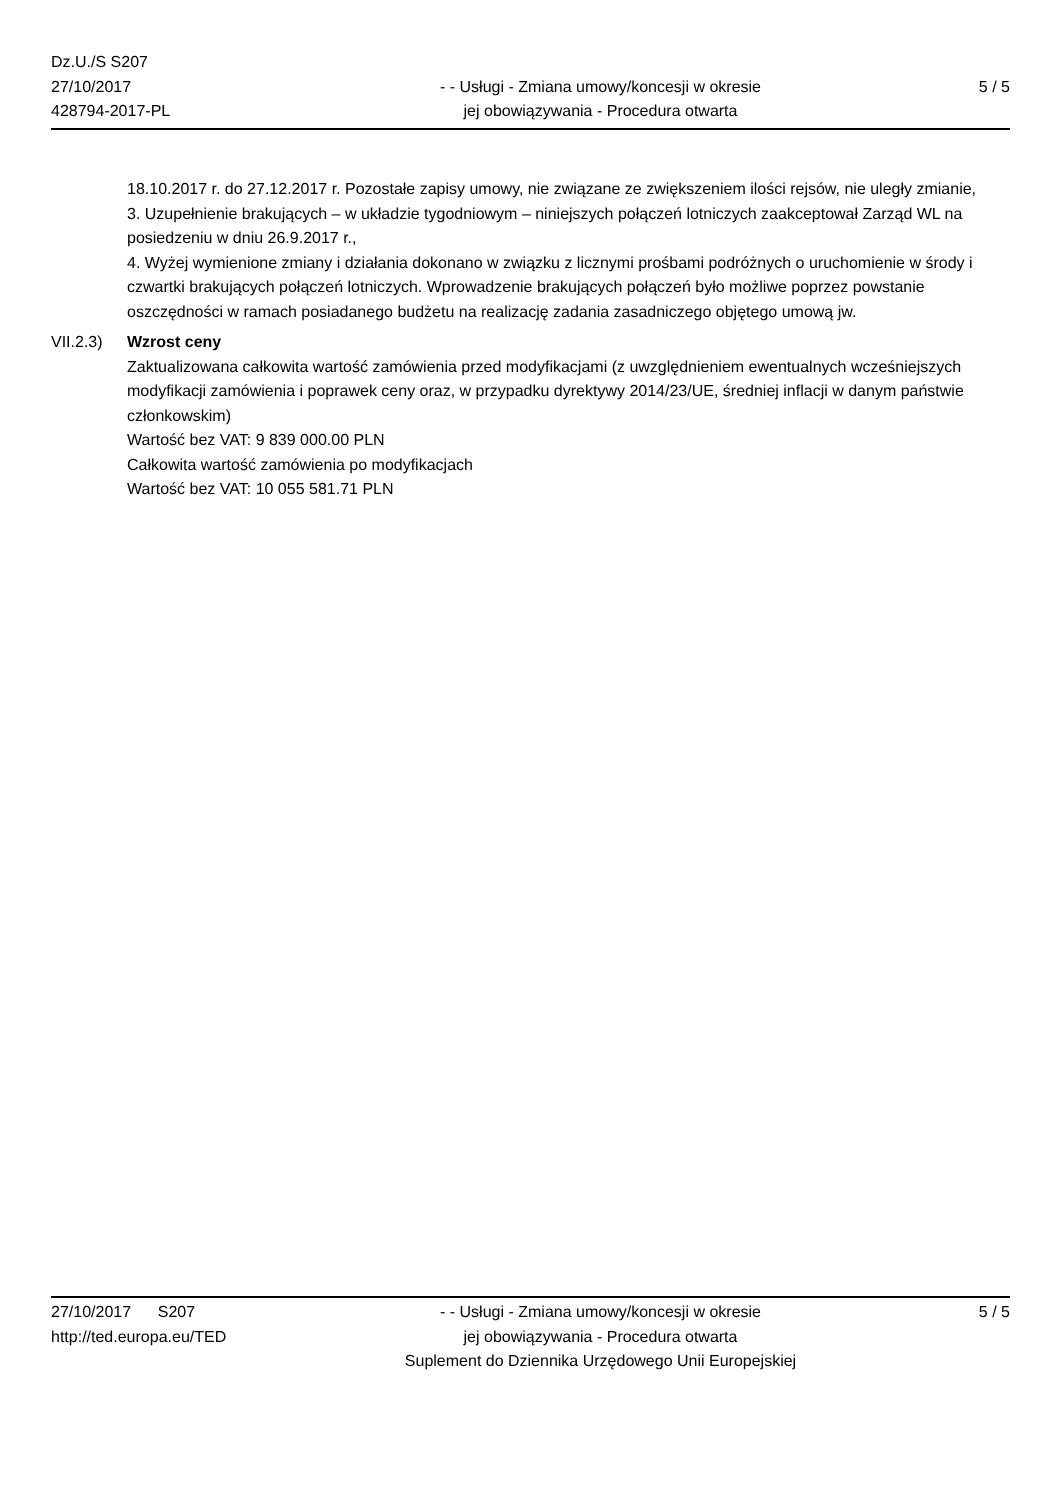Dz.U./S S207
27/10/2017
428794-2017-PL
- - Usługi - Zmiana umowy/koncesji w okresie
jej obowiązywania - Procedura otwarta
5 / 5
18.10.2017 r. do 27.12.2017 r. Pozostałe zapisy umowy, nie związane ze zwiększeniem ilości rejsów, nie uległy zmianie,
3. Uzupełnienie brakujących – w układzie tygodniowym – niniejszych połączeń lotniczych zaakceptował Zarząd WL na posiedzeniu w dniu 26.9.2017 r.,
4. Wyżej wymienione zmiany i działania dokonano w związku z licznymi prośbami podróżnych o uruchomienie w środy i czwartki brakujących połączeń lotniczych. Wprowadzenie brakujących połączeń było możliwe poprzez powstanie oszczędności w ramach posiadanego budżetu na realizację zadania zasadniczego objętego umową jw.
VII.2.3)
Wzrost ceny
Zaktualizowana całkowita wartość zamówienia przed modyfikacjami (z uwzględnieniem ewentualnych wcześniejszych modyfikacji zamówienia i poprawek ceny oraz, w przypadku dyrektywy 2014/23/UE, średniej inflacji w danym państwie członkowskim)
Wartość bez VAT: 9 839 000.00 PLN
Całkowita wartość zamówienia po modyfikacjach
Wartość bez VAT: 10 055 581.71 PLN
27/10/2017 S207
http://ted.europa.eu/TED
- - Usługi - Zmiana umowy/koncesji w okresie
jej obowiązywania - Procedura otwarta
Suplement do Dziennika Urzędowego Unii Europejskiej
5 / 5